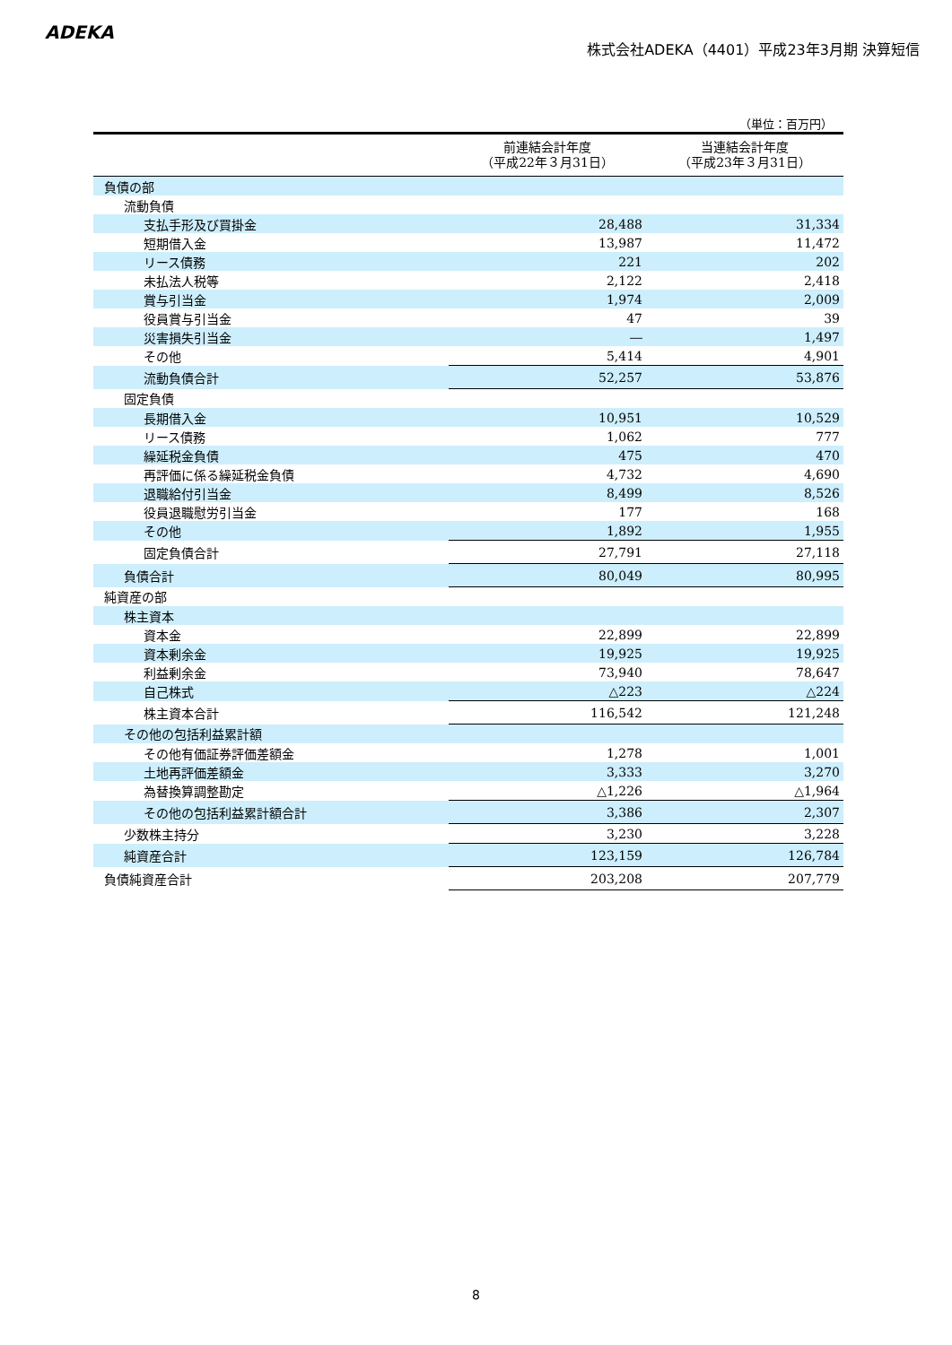ADEKA
株式会社ADEKA（4401）平成23年3月期 決算短信
（単位：百万円）
| | 前連結会計年度 （平成22年３月31日） | 当連結会計年度 （平成23年３月31日） |
| --- | --- | --- |
| 負債の部 | | |
| 流動負債 | | |
| 支払手形及び買掛金 | 28,488 | 31,334 |
| 短期借入金 | 13,987 | 11,472 |
| リース債務 | 221 | 202 |
| 未払法人税等 | 2,122 | 2,418 |
| 賞与引当金 | 1,974 | 2,009 |
| 役員賞与引当金 | 47 | 39 |
| 災害損失引当金 | ― | 1,497 |
| その他 | 5,414 | 4,901 |
| 流動負債合計 | 52,257 | 53,876 |
| 固定負債 | | |
| 長期借入金 | 10,951 | 10,529 |
| リース債務 | 1,062 | 777 |
| 繰延税金負債 | 475 | 470 |
| 再評価に係る繰延税金負債 | 4,732 | 4,690 |
| 退職給付引当金 | 8,499 | 8,526 |
| 役員退職慰労引当金 | 177 | 168 |
| その他 | 1,892 | 1,955 |
| 固定負債合計 | 27,791 | 27,118 |
| 負債合計 | 80,049 | 80,995 |
| 純資産の部 | | |
| 株主資本 | | |
| 資本金 | 22,899 | 22,899 |
| 資本剰余金 | 19,925 | 19,925 |
| 利益剰余金 | 73,940 | 78,647 |
| 自己株式 | △223 | △224 |
| 株主資本合計 | 116,542 | 121,248 |
| その他の包括利益累計額 | | |
| その他有価証券評価差額金 | 1,278 | 1,001 |
| 土地再評価差額金 | 3,333 | 3,270 |
| 為替換算調整勘定 | △1,226 | △1,964 |
| その他の包括利益累計額合計 | 3,386 | 2,307 |
| 少数株主持分 | 3,230 | 3,228 |
| 純資産合計 | 123,159 | 126,784 |
| 負債純資産合計 | 203,208 | 207,779 |
8